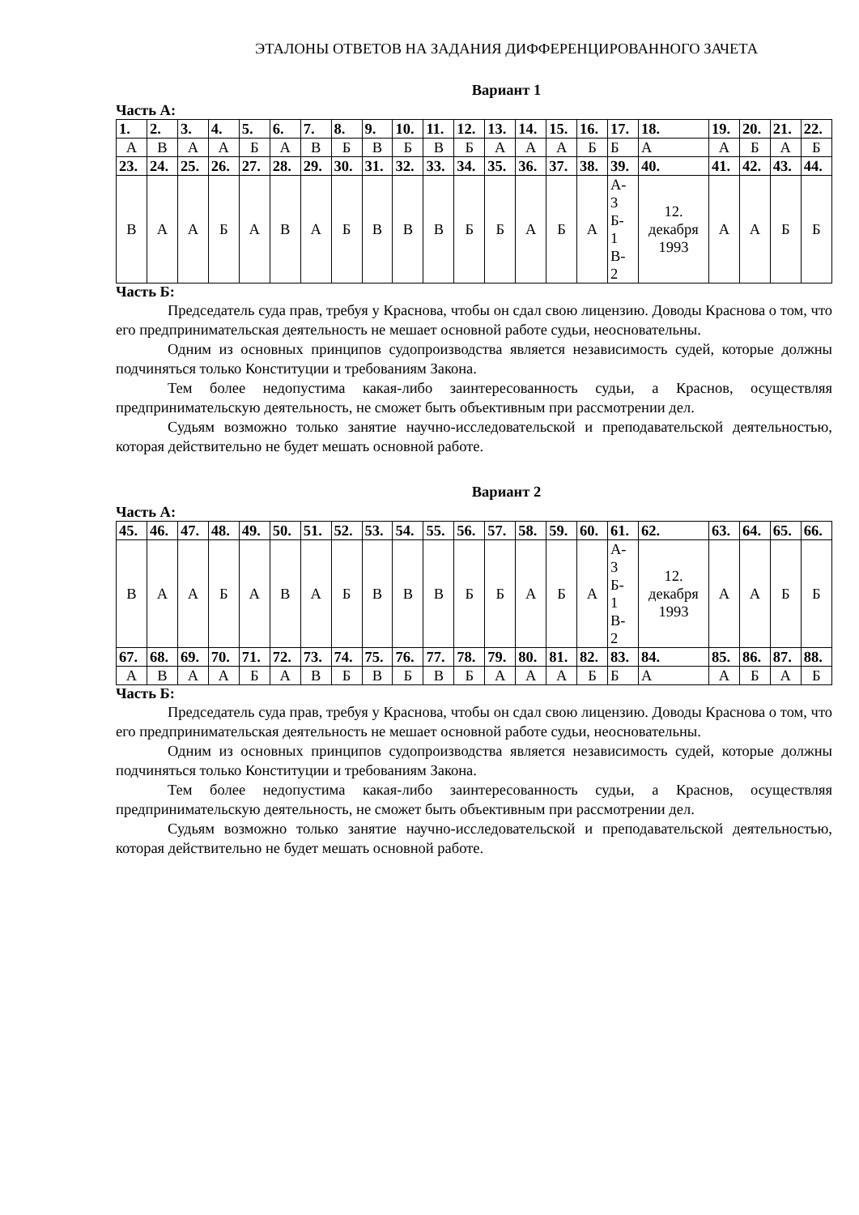ЭТАЛОНЫ ОТВЕТОВ НА ЗАДАНИЯ ДИФФЕРЕНЦИРОВАННОГО ЗАЧЕТА
Вариант 1
Часть А:
| 1. | 2. | 3. | 4. | 5. | 6. | 7. | 8. | 9. | 10. | 11. | 12. | 13. | 14. | 15. | 16. | 17. | 18. | 19. | 20. | 21. | 22. |
| --- | --- | --- | --- | --- | --- | --- | --- | --- | --- | --- | --- | --- | --- | --- | --- | --- | --- | --- | --- | --- | --- |
| А | В | А | А | Б | А | В | Б | В | Б | В | Б | А | А | А | Б | Б | А | А | Б | А | Б |
| 23. | 24. | 25. | 26. | 27. | 28. | 29. | 30. | 31. | 32. | 33. | 34. | 35. | 36. | 37. | 38. | 39. | 40. | 41. | 42. | 43. | 44. |
| В | А | А | Б | А | В | А | Б | В | В | В | Б | Б | А | Б | А | А- 3 Б- 1 В- 2 | 12. декабря 1993 | А | А | Б | Б |
Часть Б:
Председатель суда прав, требуя у Краснова, чтобы он сдал свою лицензию. Доводы Краснова о том, что его предпринимательская деятельность не мешает основной работе судьи, неосновательны.
Одним из основных принципов судопроизводства является независимость судей, которые должны подчиняться только Конституции и требованиям Закона.
Тем более недопустима какая-либо заинтересованность судьи, а Краснов, осуществляя предпринимательскую деятельность, не сможет быть объективным при рассмотрении дел.
Судьям возможно только занятие научно-исследовательской и преподавательской деятельностью, которая действительно не будет мешать основной работе.
Вариант 2
Часть А:
| 45. | 46. | 47. | 48. | 49. | 50. | 51. | 52. | 53. | 54. | 55. | 56. | 57. | 58. | 59. | 60. | 61. | 62. | 63. | 64. | 65. | 66. |
| --- | --- | --- | --- | --- | --- | --- | --- | --- | --- | --- | --- | --- | --- | --- | --- | --- | --- | --- | --- | --- | --- |
| В | А | А | Б | А | В | А | Б | В | В | В | Б | Б | А | Б | А | А- 3 Б- 1 В- 2 | 12. декабря 1993 | А | А | Б | Б |
| 67. | 68. | 69. | 70. | 71. | 72. | 73. | 74. | 75. | 76. | 77. | 78. | 79. | 80. | 81. | 82. | 83. | 84. | 85. | 86. | 87. | 88. |
| А | В | А | А | Б | А | В | Б | В | Б | В | Б | А | А | А | Б | Б | А | А | Б | А | Б |
Часть Б:
Председатель суда прав, требуя у Краснова, чтобы он сдал свою лицензию. Доводы Краснова о том, что его предпринимательская деятельность не мешает основной работе судьи, неосновательны.
Одним из основных принципов судопроизводства является независимость судей, которые должны подчиняться только Конституции и требованиям Закона.
Тем более недопустима какая-либо заинтересованность судьи, а Краснов, осуществляя предпринимательскую деятельность, не сможет быть объективным при рассмотрении дел.
Судьям возможно только занятие научно-исследовательской и преподавательской деятельностью, которая действительно не будет мешать основной работе.